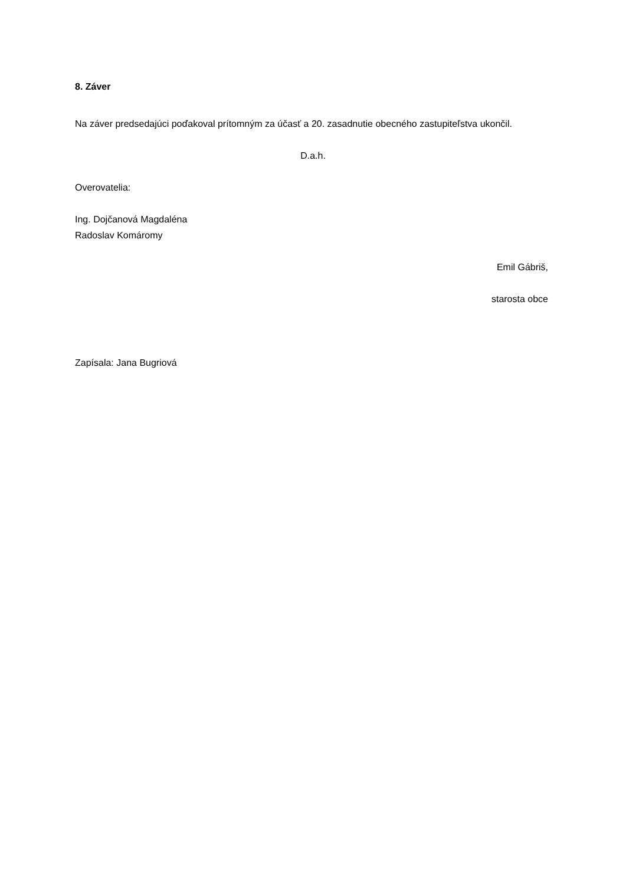8. Záver
Na záver predsedajúci poďakoval prítomným za účasť a 20. zasadnutie obecného zastupiteľstva ukončil.
D.a.h.
Overovatelia:
Ing. Dojčanová Magdaléna
Radoslav Komáromy
Emil Gábriš,
starosta obce
Zapísala: Jana Bugriová